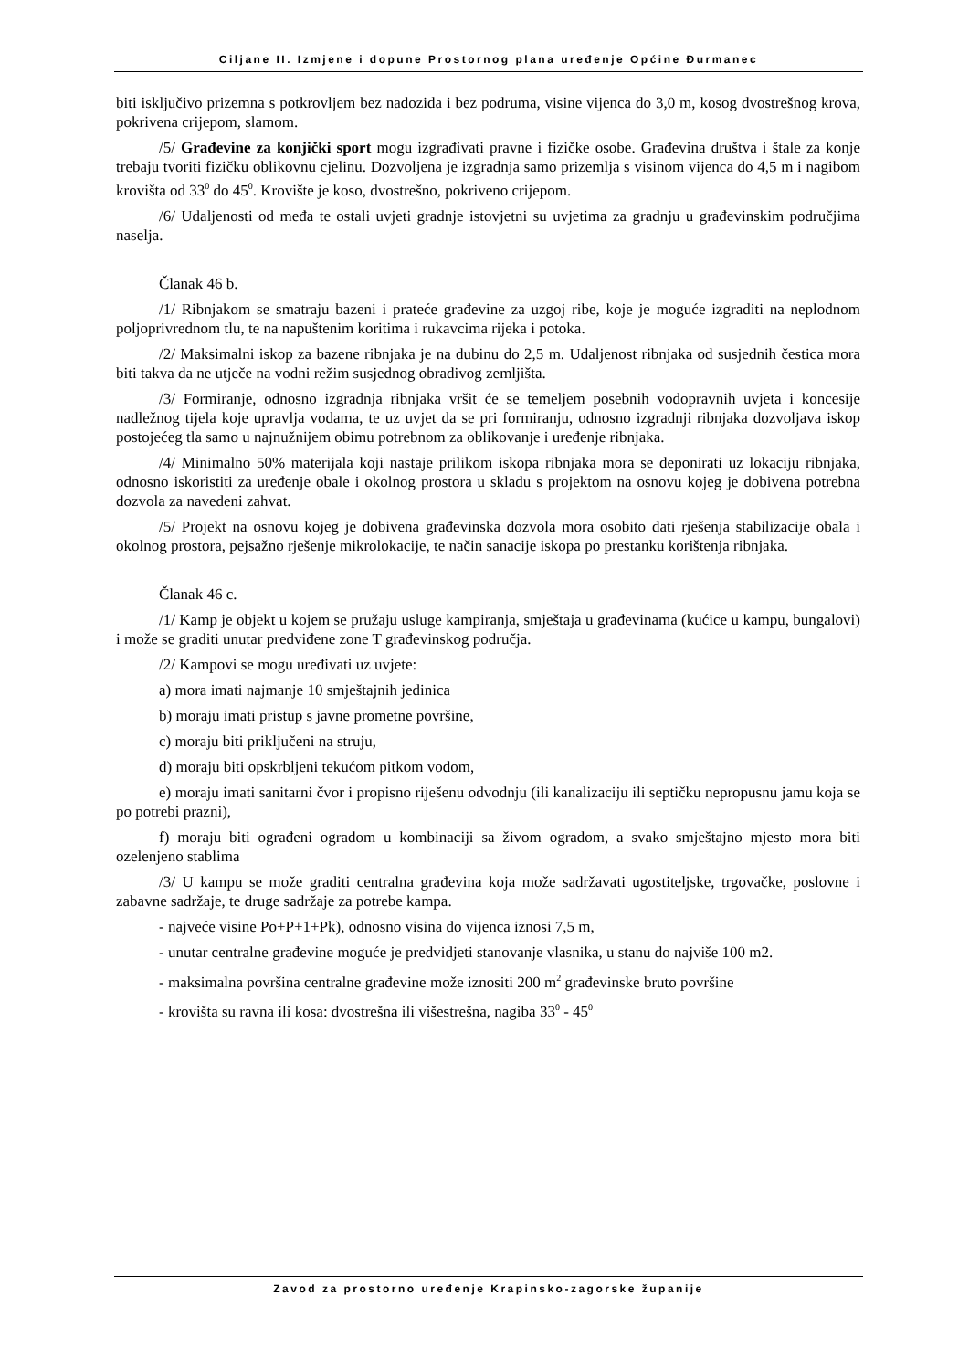Ciljane II. Izmjene i dopune Prostornog plana uređenje Općine Đurmanec
biti isključivo prizemna s potkrovljem bez nadozida i bez podruma, visine vijenca do 3,0 m, kosog dvostrešnog krova, pokrivena crijepom, slamom.
/5/ Građevine za konjički sport mogu izgrađivati pravne i fizičke osobe. Građevina društva i štale za konje trebaju tvoriti fizičku oblikovnu cjelinu. Dozvoljena je izgradnja samo prizemlja s visinom vijenca do 4,5 m i nagibom krovišta od 33<sup>0</sup> do 45<sup>0</sup>. Krovište je koso, dvostrešno, pokriveno crijepom.
/6/ Udaljenosti od međa te ostali uvjeti gradnje istovjetni su uvjetima za gradnju u građevinskim područjima naselja.
Članak 46 b.
/1/ Ribnjakom se smatraju bazeni i prateće građevine za uzgoj ribe, koje je moguće izgraditi na neplodnom poljoprivrednom tlu, te na napuštenim koritima i rukavcima rijeka i potoka.
/2/ Maksimalni iskop za bazene ribnjaka je na dubinu do 2,5 m. Udaljenost ribnjaka od susjednih čestica mora biti takva da ne utječe na vodni režim susjednog obradivog zemljišta.
/3/ Formiranje, odnosno izgradnja ribnjaka vršit će se temeljem posebnih vodopravnih uvjeta i koncesije nadležnog tijela koje upravlja vodama, te uz uvjet da se pri formiranju, odnosno izgradnji ribnjaka dozvoljava iskop postojećeg tla samo u najnužnijem obimu potrebnom za oblikovanje i uređenje ribnjaka.
/4/ Minimalno 50% materijala koji nastaje prilikom iskopa ribnjaka mora se deponirati uz lokaciju ribnjaka, odnosno iskoristiti za uređenje obale i okolnog prostora u skladu s projektom na osnovu kojeg je dobivena potrebna dozvola za navedeni zahvat.
/5/ Projekt na osnovu kojeg je dobivena građevinska dozvola mora osobito dati rješenja stabilizacije obala i okolnog prostora, pejsažno rješenje mikrolokacije, te način sanacije iskopa po prestanku korištenja ribnjaka.
Članak 46 c.
/1/ Kamp je objekt u kojem se pružaju usluge kampiranja, smještaja u građevinama (kućice u kampu, bungalovi) i može se graditi unutar predviđene zone T građevinskog područja.
/2/ Kampovi se mogu uređivati uz uvjete:
a) mora imati najmanje 10 smještajnih jedinica
b) moraju imati pristup s javne prometne površine,
c) moraju biti priključeni na struju,
d) moraju biti opskrbljeni tekućom pitkom vodom,
e) moraju imati sanitarni čvor i propisno riješenu odvodnju (ili kanalizaciju ili septičku nepropusnu jamu koja se po potrebi prazni),
f) moraju biti ograđeni ogradom u kombinaciji sa živom ogradom, a svako smještajno mjesto mora biti ozelenjeno stablima
/3/ U kampu se može graditi centralna građevina koja može sadržavati ugostiteljske, trgovačke, poslovne i zabavne sadržaje, te druge sadržaje za potrebe kampa.
- najveće visine Po+P+1+Pk), odnosno visina do vijenca iznosi 7,5 m,
- unutar centralne građevine moguće je predvidjeti stanovanje vlasnika, u stanu do najviše 100 m2.
- maksimalna površina centralne građevine može iznositi 200 m<sup>2</sup> građevinske bruto površine
- krovišta su ravna ili kosa: dvostrešna ili višestrešna, nagiba 33<sup>0</sup> - 45<sup>0</sup>
Zavod za prostorno uređenje Krapinsko-zagorske županije